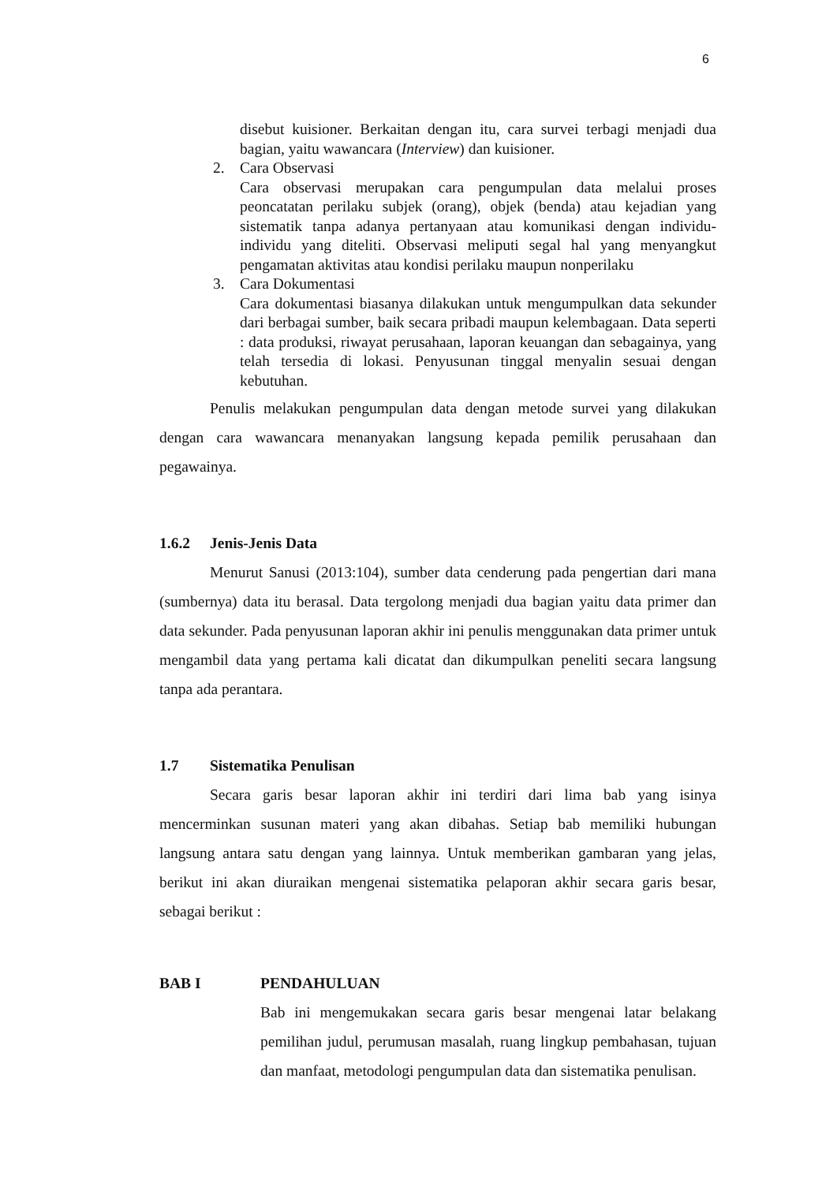6
disebut kuisioner. Berkaitan dengan itu, cara survei terbagi menjadi dua bagian, yaitu wawancara (Interview) dan kuisioner.
2. Cara Observasi
Cara observasi merupakan cara pengumpulan data melalui proses peoncatatan perilaku subjek (orang), objek (benda) atau kejadian yang sistematik tanpa adanya pertanyaan atau komunikasi dengan individu-individu yang diteliti. Observasi meliputi segal hal yang menyangkut pengamatan aktivitas atau kondisi perilaku maupun nonperilaku
3. Cara Dokumentasi
Cara dokumentasi biasanya dilakukan untuk mengumpulkan data sekunder dari berbagai sumber, baik secara pribadi maupun kelembagaan. Data seperti : data produksi, riwayat perusahaan, laporan keuangan dan sebagainya, yang telah tersedia di lokasi. Penyusunan tinggal menyalin sesuai dengan kebutuhan.
Penulis melakukan pengumpulan data dengan metode survei yang dilakukan dengan cara wawancara menanyakan langsung kepada pemilik perusahaan dan pegawainya.
1.6.2 Jenis-Jenis Data
Menurut Sanusi (2013:104), sumber data cenderung pada pengertian dari mana (sumbernya) data itu berasal. Data tergolong menjadi dua bagian yaitu data primer dan data sekunder. Pada penyusunan laporan akhir ini penulis menggunakan data primer untuk mengambil data yang pertama kali dicatat dan dikumpulkan peneliti secara langsung tanpa ada perantara.
1.7 Sistematika Penulisan
Secara garis besar laporan akhir ini terdiri dari lima bab yang isinya mencerminkan susunan materi yang akan dibahas. Setiap bab memiliki hubungan langsung antara satu dengan yang lainnya. Untuk memberikan gambaran yang jelas, berikut ini akan diuraikan mengenai sistematika pelaporan akhir secara garis besar, sebagai berikut :
BAB I PENDAHULUAN
Bab ini mengemukakan secara garis besar mengenai latar belakang pemilihan judul, perumusan masalah, ruang lingkup pembahasan, tujuan dan manfaat, metodologi pengumpulan data dan sistematika penulisan.